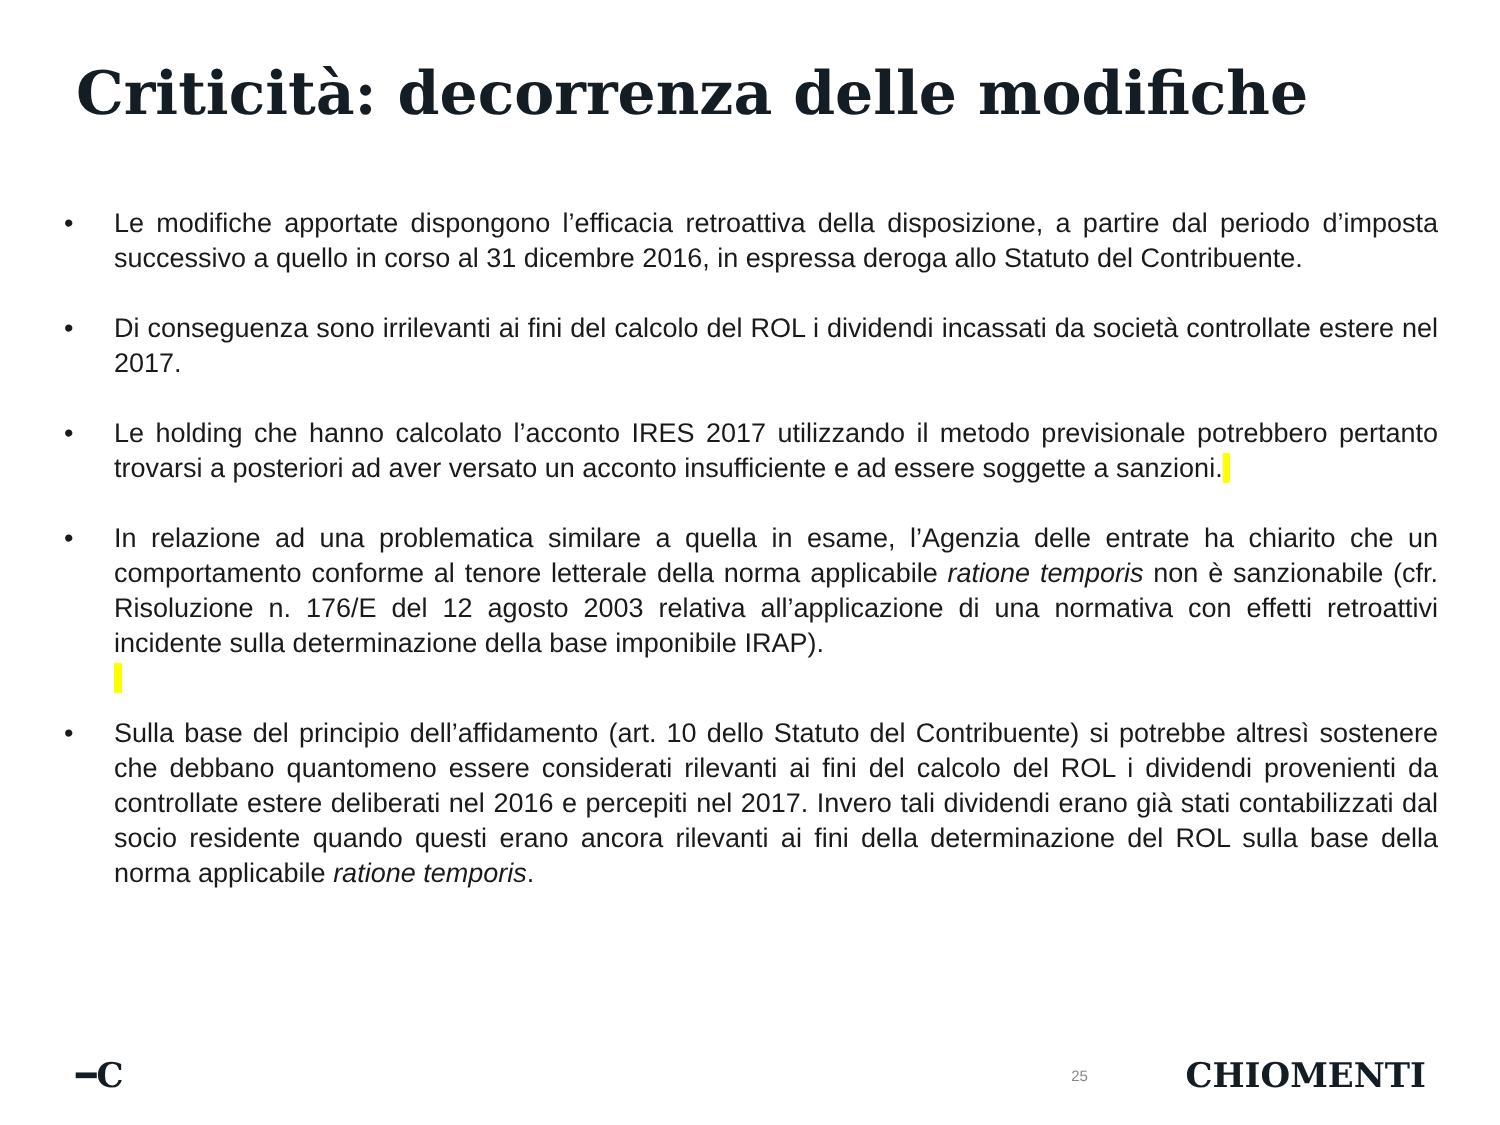Criticità: decorrenza delle modifiche
• Le modifiche apportate dispongono l’efficacia retroattiva della disposizione, a partire dal periodo d’imposta successivo a quello in corso al 31 dicembre 2016, in espressa deroga allo Statuto del Contribuente.
• Di conseguenza sono irrilevanti ai fini del calcolo del ROL i dividendi incassati da società controllate estere nel 2017.
• Le holding che hanno calcolato l’acconto IRES 2017 utilizzando il metodo previsionale potrebbero pertanto trovarsi a posteriori ad aver versato un acconto insufficiente e ad essere soggette a sanzioni.
• In relazione ad una problematica similare a quella in esame, l’Agenzia delle entrate ha chiarito che un comportamento conforme al tenore letterale della norma applicabile ratione temporis non è sanzionabile (cfr. Risoluzione n. 176/E del 12 agosto 2003 relativa all’applicazione di una normativa con effetti retroattivi incidente sulla determinazione della base imponibile IRAP).
• Sulla base del principio dell’affidamento (art. 10 dello Statuto del Contribuente) si potrebbe altresì sostenere che debbano quantomeno essere considerati rilevanti ai fini del calcolo del ROL i dividendi provenienti da controllate estere deliberati nel 2016 e percepiti nel 2017. Invero tali dividendi erano già stati contabilizzati dal socio residente quando questi erano ancora rilevanti ai fini della determinazione del ROL sulla base della norma applicabile ratione temporis.
━C 25 CHIOMENTI